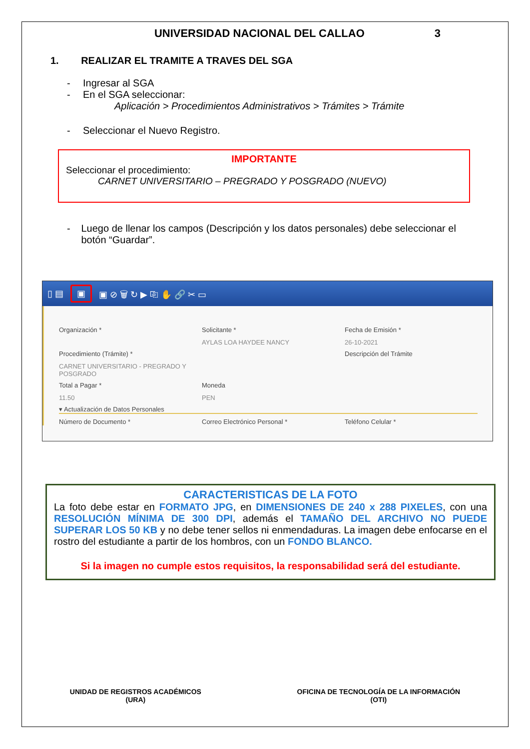UNIVERSIDAD NACIONAL DEL CALLAO 3
1. REALIZAR EL TRAMITE A TRAVES DEL SGA
- Ingresar al SGA
- En el SGA seleccionar:
Aplicación > Procedimientos Administrativos > Trámites > Trámite
- Seleccionar el Nuevo Registro.
IMPORTANTE
Seleccionar el procedimiento:
CARNET UNIVERSITARIO – PREGRADO Y POSGRADO (NUEVO)
- Luego de llenar los campos (Descripción y los datos personales) debe seleccionar el botón “Guardar”.
▯ ▤ ▣ ▣ ⊘ 🗑 ↻ ▶ ⎘ ✋ 🔗 ✂ ▭
Organización *
Solicitante *
AYLAS LOA HAYDEE NANCY
Fecha de Emisión *
26-10-2021
Procedimiento (Trámite) *
CARNET UNIVERSITARIO - PREGRADO Y POSGRADO
Descripción del Trámite
Total a Pagar *
11.50
Moneda
PEN
▾ Actualización de Datos Personales
Número de Documento *
Correo Electrónico Personal *
Teléfono Celular *
CARACTERISTICAS DE LA FOTO
La foto debe estar en FORMATO JPG, en DIMENSIONES DE 240 x 288 PIXELES, con una RESOLUCIÓN MÍNIMA DE 300 DPI, además el TAMAÑO DEL ARCHIVO NO PUEDE SUPERAR LOS 50 KB y no debe tener sellos ni enmendaduras. La imagen debe enfocarse en el rostro del estudiante a partir de los hombros, con un FONDO BLANCO.
Si la imagen no cumple estos requisitos, la responsabilidad será del estudiante.
UNIDAD DE REGISTROS ACADÉMICOS
(URA)
OFICINA DE TECNOLOGÍA DE LA INFORMACIÓN
(OTI)